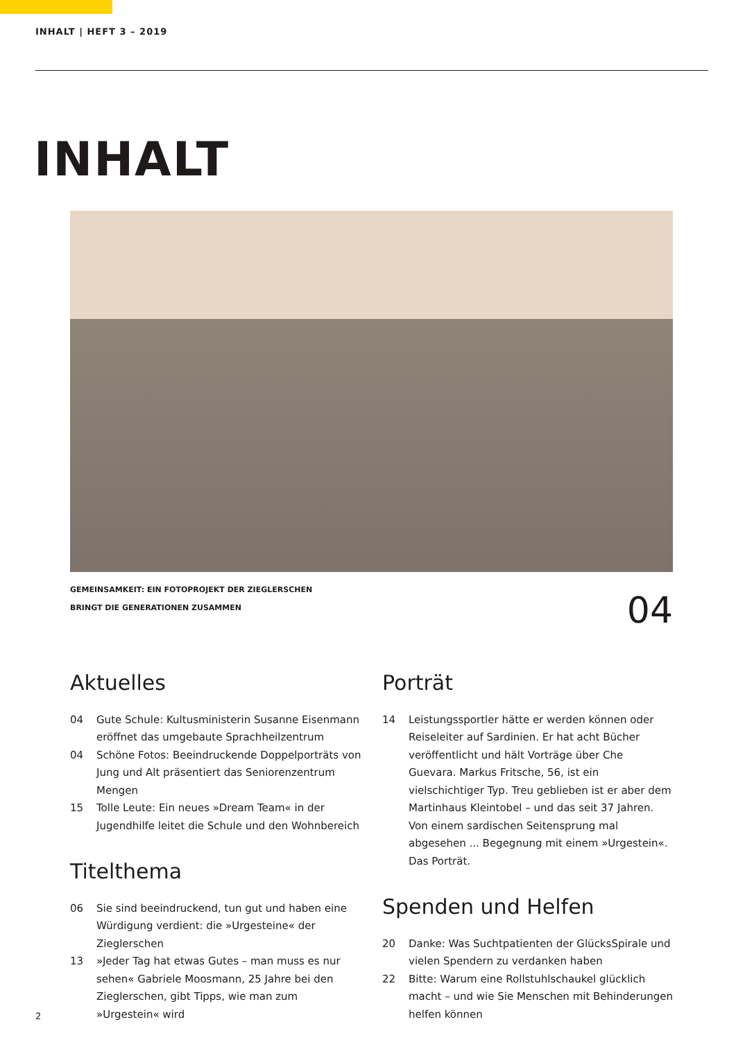INHALT | HEFT 3 – 2019
INHALT
GEMEINSAMKEIT: EIN FOTOPROJEKT DER ZIEGLERSCHEN
BRINGT DIE GENERATIONEN ZUSAMMEN
04
Aktuelles
04 Gute Schule: Kultusministerin Susanne Eisenmann eröffnet das umgebaute Sprachheilzentrum
04 Schöne Fotos: Beeindruckende Doppelporträts von Jung und Alt präsentiert das Seniorenzentrum Mengen
15 Tolle Leute: Ein neues »Dream Team« in der Jugend­hilfe leitet die Schule und den Wohnbereich
Titelthema
06 Sie sind beeindruckend, tun gut und haben eine Würdi­gung verdient: die »Urgesteine« der Zieglerschen
13 »Jeder Tag hat etwas Gutes – man muss es nur sehen« Gabriele Moosmann, 25 Jahre bei den Zieglerschen, gibt Tipps, wie man zum »Urgestein« wird
Porträt
14 Leistungssportler hätte er werden können oder Reise­leiter auf Sardinien. Er hat acht Bücher veröffentlicht und hält Vorträge über Che Guevara. Markus Fritsche, 56, ist ein vielschichtiger Typ. Treu geblieben ist er aber dem Martinhaus Kleintobel – und das seit 37 Jahren. Von einem sardischen Seitensprung mal abgesehen ... Begegnung mit einem »Urgestein«. Das Porträt.
Spenden und Helfen
20 Danke: Was Suchtpatienten der GlücksSpirale und vielen Spendern zu verdanken haben
22 Bitte: Warum eine Rollstuhlschaukel glücklich macht – und wie Sie Menschen mit Behinderungen helfen können
2